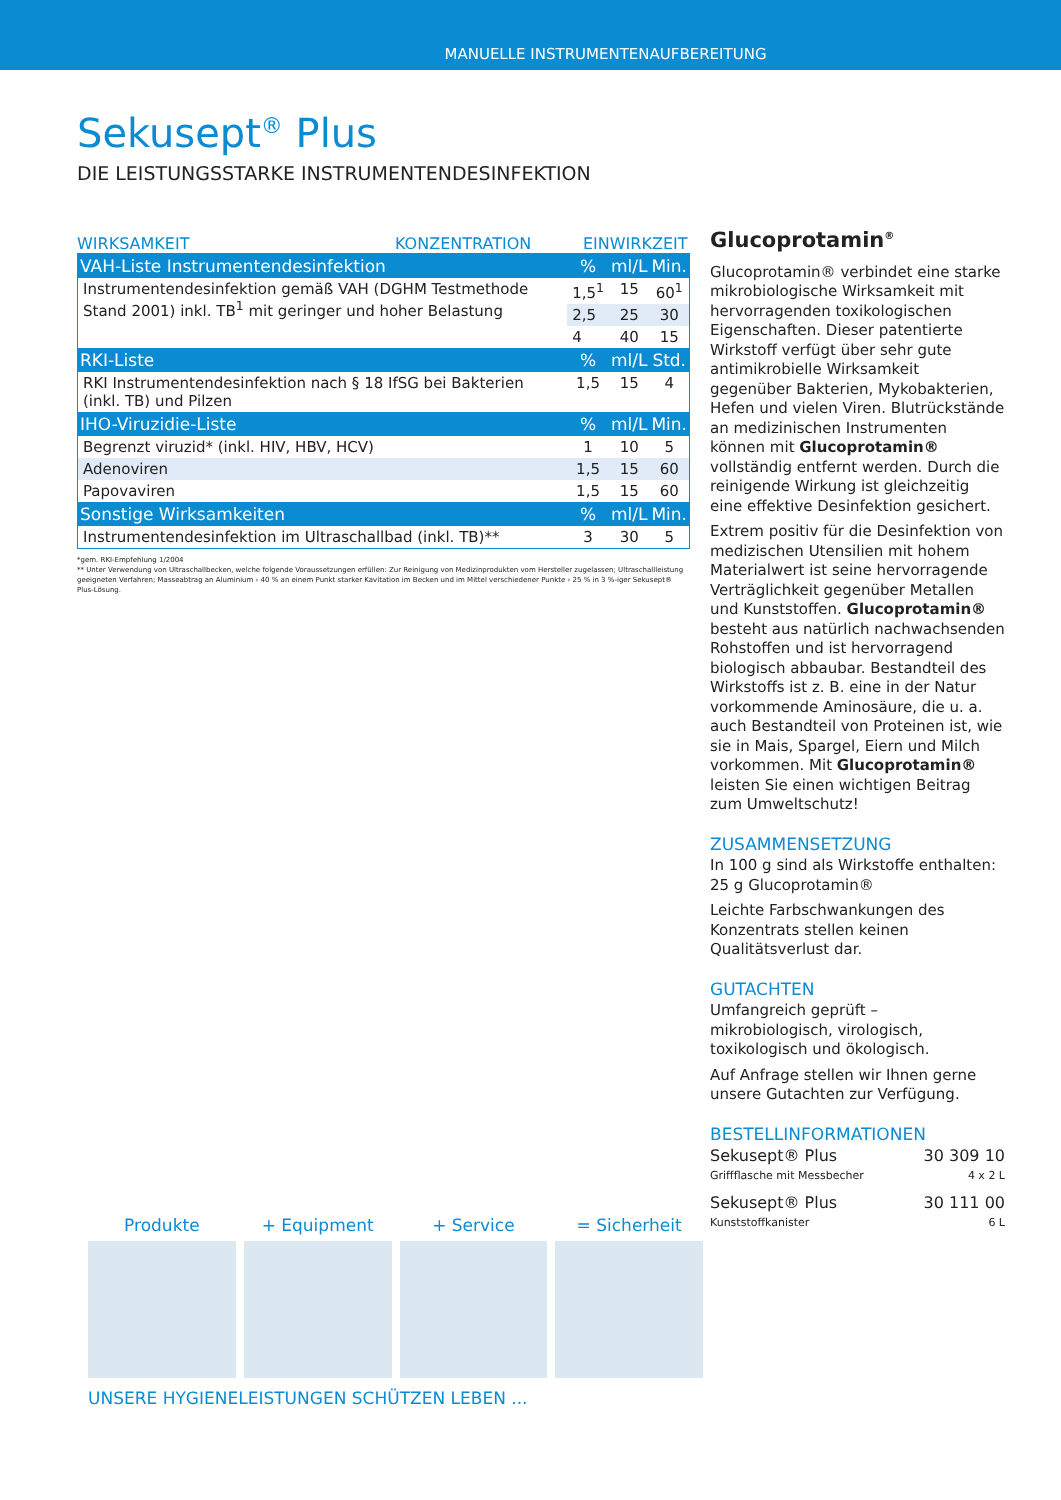MANUELLE INSTRUMENTENAUFBEREITUNG
Sekusept<sup>®</sup> Plus
DIE LEISTUNGSSTARKE INSTRUMENTENDESINFEKTION
WIRKSAMKEIT KONZENTRATION EINWIRKZEIT
| VAH-Liste Instrumentendesinfektion | % | ml/L | Min. |
| --- | --- | --- | --- |
| Instrumentendesinfektion gemäß VAH (DGHM Testmethode Stand 2001) inkl. TB<sup>1</sup> mit geringer und hoher Belastung | 1,5<sup>1</sup> | 15 | 60<sup>1</sup> |
| | 2,5 | 25 | 30 |
| | 4 | 40 | 15 |
| RKI-Liste | % | ml/L | Std. |
| RKI Instrumentendesinfektion nach § 18 IfSG bei Bakterien (inkl. TB) und Pilzen | 1,5 | 15 | 4 |
| IHO-Viruzidie-Liste | % | ml/L | Min. |
| Begrenzt viruzid* (inkl. HIV, HBV, HCV) | 1 | 10 | 5 |
| Adenoviren | 1,5 | 15 | 60 |
| Papovaviren | 1,5 | 15 | 60 |
| Sonstige Wirksamkeiten | % | ml/L | Min. |
| Instrumentendesinfektion im Ultraschallbad (inkl. TB)** | 3 | 30 | 5 |
*gem. RKI-Empfehlung 1/2004
** Unter Verwendung von Ultraschallbecken, welche folgende Voraussetzungen erfüllen: Zur Reinigung von Medizinprodukten vom Hersteller zugelassen; Ultraschallleistung geeigneten Verfahren; Masseabtrag an Aluminium › 40 % an einem Punkt starker Kavitation im Becken und im Mittel verschiedener Punkte › 25 % in 3 %-iger Sekusept® Plus-Lösung.
Glucoprotamin<sup>®</sup>
Glucoprotamin® verbindet eine starke mikrobiologische Wirksamkeit mit hervorragenden toxikologischen Eigenschaften. Dieser patentierte Wirkstoff verfügt über sehr gute antimikrobielle Wirksamkeit gegenüber Bakterien, Mykobakterien, Hefen und vielen Viren. Blutrückstände an medizinischen Instrumenten können mit Glucoprotamin® vollständig entfernt werden. Durch die reinigende Wirkung ist gleichzeitig eine effektive Desinfektion gesichert.
Extrem positiv für die Desinfektion von medizischen Utensilien mit hohem Materialwert ist seine hervorragende Verträglichkeit gegenüber Metallen und Kunststoffen. Glucoprotamin® besteht aus natürlich nachwachsenden Rohstoffen und ist hervorragend biologisch abbaubar. Bestandteil des Wirkstoffs ist z. B. eine in der Natur vorkommende Aminosäure, die u. a. auch Bestandteil von Proteinen ist, wie sie in Mais, Spargel, Eiern und Milch vorkommen. Mit Glucoprotamin® leisten Sie einen wichtigen Beitrag zum Umweltschutz!
ZUSAMMENSETZUNG
In 100 g sind als Wirkstoffe enthalten:
25 g Glucoprotamin®
Leichte Farbschwankungen des Konzentrats stellen keinen Qualitätsverlust dar.
GUTACHTEN
Umfangreich geprüft – mikrobiologisch, virologisch, toxikologisch und ökologisch.
Auf Anfrage stellen wir Ihnen gerne unsere Gutachten zur Verfügung.
BESTELLINFORMATIONEN
Sekusept® Plus 30 309 10
Griffflasche mit Messbecher 4 x 2 L
Sekusept® Plus 30 111 00
Kunststoffkanister 6 L
Produkte + Equipment + Service = Sicherheit
UNSERE HYGIENELEISTUNGEN SCHÜTZEN LEBEN ...